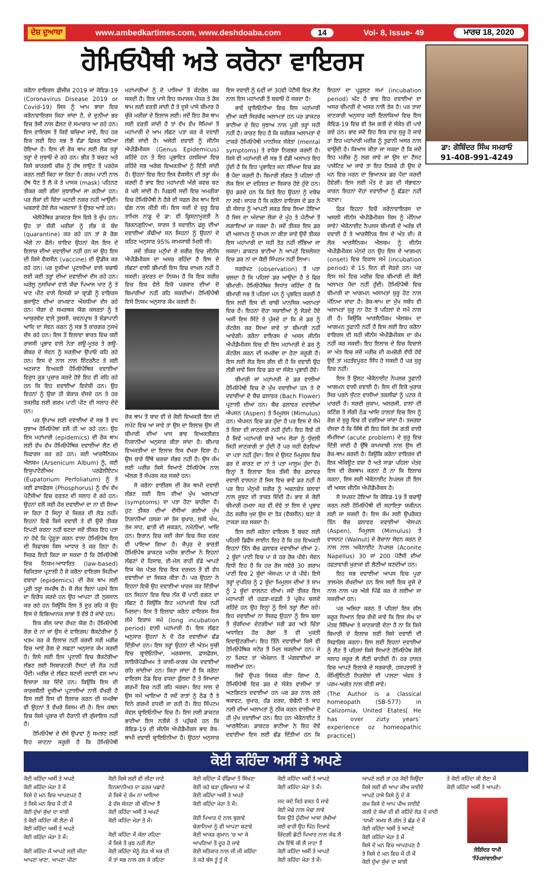ਦੇਸ਼ ਦੁਆਬਾ www.ambedkartimes.com, www.deshdoaba.com 14 Vol- 8, Issue- 49 ਮਾਰਚ 18, 2020
ਹੋਮਿਓਪੈਥੀ ਅਤੇ ਕਰੋਨਾ ਵਾਇਰਸ
ਕਰੋਨਾ ਵਾਇਰਸ ਡੀਜੀਜ਼ 2019 ਜਾਂ ਕੋਵਿਡ-19 (Coronavirus Disease 2019 or Covid-19) ਜਿਸ ਨੂੰ ਆਮ ਭਾਸ਼ਾ ਵਿਚ ਕਰੋਨਾਵਾਇਰਸ ਕਿਹਾ ਜਾਂਦਾ ਹੈ, ਦੇ ਦੁਨੀਆਂ ਭਰ ਵਿਚ ਤੇਜੀ ਨਾਲ ਫੈਲਣ ਦੇ ਸਮਾਚਾਰ ਆ ਰਹੇ ਹਨ। ਇਸ ਵਾਇਰਸ ਤੋਂ ਕਿਵੇਂ ਬਚਿਆ ਜਾਵੇ, ਇਹ ਹਰ ਇਕ ਲਈ ਇਹ ਸਭ ਤੋਂ ਵੱਡਾ ਫਿਕਰ ਬਣਿਆ ਹੋਇਆ ਹੈ। ਇਸ ਦੀ ਰੋਕ ਥਾਮ ਲਈ ਲੋਕ ਤਰ੍ਹਾਂ ਤਰ੍ਹਾਂ ਦੇ ਸੁਝਾਓ ਦੇ ਰਹੇ ਹਨ। ਭੀੜ ਤੋਂ ਬਚਣ ਅਤੇ ਕਿਸੇ ਬਾਹਰਲੀ ਚੀਜ਼ ਨੂੰ ਹੱਥ ਲਾਉਣ ਤੋਂ ਪਰਹੇਜ ਕਰਨ ਲਈ ਕਿਹਾ ਜਾ ਰਿਹਾ ਹੈ। ਗਰਮ ਪਾਣੀ ਨਾਲ ਹੱਥ ਧੋਣ ਤੋਂ ਲੈ ਕੇ ਤੇ ਮਾਸਕ (mask) ਪਹਿਨਣ ਤੀਕਰ ਕਈ ਗੱਲਾਂ ਸੁਝਾਈਆਂ ਜਾ ਰਹੀਆਂ ਹਨ। ਪਰ ਲੋਕਾਂ ਦੀ ਚਿੰਤਾ ਘਟਦੀ ਨਜ਼ਰ ਨਹੀਂ ਆਉਂਦੀ। ਘਬਰਾਏ ਹੋਏ ਲੋਕ ਅਰਦਾਸਾਂ ਤੇ ਉਤਰ ਆਏ ਹਨ।
ਐਲੋਪੈਥਿਕ ਡਾਕਟਰ ਇਸ ਵਿਸ਼ੇ ਤੇ ਚੁੱਪ ਹਨ। ਉਹ ਤਾਂ ਸ਼ੱਕੀ ਮਰੀਜ਼ਾਂ ਨੂੰ ਲੱਭ ਕੇ ਬੰਦ (quarantine) ਕਰ ਰਹੇ ਹਨ ਤਾਂ ਜੋ ਰੋਗ ਅੱਗੇ ਨਾ ਫੈਲੇ। ਸ਼ਾਇਦ ਉਹਨਾਂ ਕੋਲ ਇਸ ਦੇ ਇਲਾਜ਼ ਦੀਆਂ ਦਵਾਈਆਂ ਨਹੀਂ ਹਨ ਜਾਂ ਉਹ ਇਸ ਦੀ ਕਿਸੇ ਵੈਕਸੀਨ (vaccine) ਦੀ ਉਡੀਕ ਕਰ ਰਹੇ ਹਨ। ਪਰ ਦੂਜੀਆਂ ਪ੍ਰਣਾਲੀਆਂ ਵਾਲੇ ਬਚਾਓ ਲਈ ਕਈ ਤਰ੍ਹਾਂ ਦੀਆਂ ਦਵਾਈਆਂ ਦੱਸ ਰਹੇ ਹਨ। ਘਰੇਲੂ ਨੁਸਖਿਆਂ ਵਾਲੇ ਕੱਚਾ ਪਿਆਜ ਖਾਣ ਨੂੰ ਤੇ ਖਾਣ ਪੀਣ ਵਾਲੇ ਵਿਸਕੀ ਜਾਂ ਬ੍ਰਾਂਡੀ ਨੂੰ ਵਾਇਰਸ ਭਜਾਉਣ ਦੀਆਂ ਰਾਮਬਾਣ ਔਸ਼ਧੀਆਂ ਦੱਸ ਰਹੇ ਹਨ। ਯੋਗਾ ਦੇ ਸਮਰਥਕ ਯੋਗ ਕਸਰਤਾਂ ਨੂੰ ਤੇ ਆਯੁਰਵੇਦ ਵਾਲੇ ਤੁਲਸੀ, ਚਵਨਪ੍ਰਾਸ਼ ਤੇ ਸ਼ੰਡਾਪਾਣੀ ਆਦਿ ਦਾ ਸੇਵਨ ਕਰਨ ਨੂੰ ਸਭ ਤੋਂ ਕਾਰਗਰ ਨੁਸਖੇ ਦੱਸ ਰਹੇ ਹਨ। ਇਸ ਤੋਂ ਇਲਾਵਾ ਭਾਰਤ ਵਿਚ ਕਈ ਰਾਜਸੀ ਪ੍ਰਭਾਵ ਵਾਲੇ ਨੇਤਾ ਗਊ-ਮੂਤਰ ਤੇ ਗਊ-ਗੋਬਰ ਦੇ ਸੇਵਨ ਨੂੰ ਸਰਤੀਆ ਉਪਾਓ ਕਹਿ ਰਹੇ ਹਨ। ਇਸ ਦੇ ਨਾਲ ਨਾਲ ਇੰਟਰਨੈਟ ਤੇ ਕਈ ਅਣਜਾਣ ਵਿਅਕਤੀ ਹੋਮਿਓਪੈਥਿਕ ਦਵਾਈਆਂ ਵਿਰੁਧ ਕੂੜ ਪ੍ਰਚਾਰ ਕਰਦੇ ਹੋਏ ਇਹ ਵੀ ਕਹਿ ਰਹੇ ਹਨ ਕਿ ਇਹ ਦਵਾਈਆਂ ਵਿਦੇਸ਼ੀ ਹਨ। ਉਹ ਇਹਨਾਂ ਨੂੰ ਉਕਾ ਹੀ ਬੇਕਾਰ ਦੱਸਦੇ ਹਨ ਤੇ ਹਰ ਤਕਲੀਫ ਲਈ ਗਰਮ ਪਾਣੀ ਪੀਣ ਦੀ ਸਲਾਹ ਦੇਂਦੇ ਹਨ।
ਪਰ ਉਪਾਅ ਲਈ ਦਵਾਈਆਂ ਦੇ ਸਭ ਤੋਂ ਵਧ ਸੁਝਾਅ ਹੋਮਿਓਪੈਥਾਂ ਵਲੋਂ ਹੀ ਆ ਰਹੇ ਹਨ। ਉਹ ਇਸ ਮਹਾਂਮਾਰੀ (epidemics) ਦੀ ਰੋਕ ਥਾਮ ਲਈ ਵੱਖ ਵੱਖ ਹੋਮਿਓਪੈਥਿਕ ਦਵਾਈਆਂ ਲੈਣ ਦੀ ਸ਼ਿਫਾਰਸ ਕਰ ਰਹੇ ਹਨ। ਕਈ ਆਰਸੈਨਿਕਮ ਐਲਬਮ (Arsenicum Album) ਨੂੰ, ਕਈ ਇਯੂਪਾਟੋਰੀਅਮ ਪਰਫੋਲੀਏਟਮ (Eupatorium Perfoliatum) ਨੂੰ ਤੇ ਕਈ ਫਾਸਫੋਰਸ (Phosphorus) ਨੂੰ ਵੱਖ ਵੱਖ ਪੋਟੈਂਸੀਆਂ ਵਿਚ ਵਰਤਣ ਦੀ ਸਲਾਹ ਦੇ ਰਹੇ ਹਨ। ਉਹਨਾਂ ਵਲੋਂ ਕਈ ਹੋਰ ਦਵਾਈਆਂ ਦਾ ਨਾ ਵੀ ਲਿਆ ਜਾ ਰਿਹਾ ਹੈ ਜਿਨ੍ਹਾਂ ਦੇ ਜਿਕਰ ਦੀ ਲੋੜ ਨਹੀਂ। ਇਹਨਾਂ ਵਿਚੋਂ ਕਿਸੇ ਦਵਾਈ ਤੇ ਵੀ ਉਦੋਂ ਤੀਕਰ ਟਿਪਣੀ ਕਰਨਾ ਨਹੀਂ ਬਣਦਾ ਜਦੋਂ ਤੀਕਰ ਇਹ ਪਤਾ ਨਾ ਹੋਵੇ ਕਿ ਪ੍ਰੋੜ੍ਹਤਾ ਕਰਨ ਵਾਲਾ ਹੋਮਿਓਪੈਥ ਇਸ ਦੀ ਸ਼ਿਫਾਰਸ਼ ਕਿਸ ਆਧਾਰ ਤੇ ਕਰ ਰਿਹਾ ਹੈ। ਸਿਰਫ ਇਹੀ ਕਿਹਾ ਜਾ ਸਕਦਾ ਹੈ ਕਿ ਹੋਮਿਓਪੈਥੀ ਇਕ ਨਿਯਮ-ਆਧਾਰਿਤ (law-based) ਚਿਕਿਤਸਾ ਪ੍ਰਣਾਲੀ ਹੈ ਜੋ ਕਰੋਨਾ ਵਾਇਰਸ ਜਿਹੀਆਂ ਵਬਾਵਾਂ (epidemics) ਦੀ ਰੋਕ ਥਾਮ ਲਈ ਪੂਰੀ ਤਰ੍ਹਾਂ ਸਮਰੱਥ ਹੈ। ਜੋ ਲੋਕ ਬਿਨਾਂ ਪਰਖੇ ਇਸ ਦਾ ਵਿਰੋਧ ਕਰਦੇ ਹਨ ਉਹ ਆਪਣਾ ਹੀ ਨੁਕਸਾਨ ਕਰ ਰਹੇ ਹਨ ਕਿਉਂਕਿ ਇਸ ਤੋਂ ਦੂਰ ਰਹਿ ਕੇ ਉਹ ਇਸ ਦੇ ਵਿਗਿਆਨਕ ਲਾਭਾਂ ਤੋਂ ਵੰਝੇ ਹੋ ਜਾਂਦੇ ਹਨ।
ਇਕ ਗੱਲ ਯਾਦ ਰੱਖਣ ਯੋਗ ਹੈ। ਹੋਮਿਓਪੈਥੀ ਰੋਗ ਦੇ ਨਾਂ ਜਾਂ ਉਸ ਦੇ ਵਾਇਰਸ/ ਬੈਕਟੇਰੀਆ ਨੂੰ ਖਤਮ ਕਰ ਕੇ ਇਲਾਜ਼ ਨਹੀਂ ਕਰਦੀ ਸਗੋਂ ਮਰੀਜ਼ ਵਿਚ ਆਏ ਰੋਗ ਦੇ ਲਛਣਾਂ ਅਨੁਸਾਰ ਕੰਮ ਕਰਦੀ ਹੈ। ਇਸੇ ਲਈ ਇਸ ਪ੍ਰਣਾਲੀ ਵਿਚ ਬੈਕਟੇਰੀਆ ਲੱਭਣ ਲਈ ਲਿਬਾਰਟਰੀ ਟੈਸਟਾਂ ਦੀ ਲੋੜ ਨਹੀਂ ਪੈਂਦੀ। ਮਰੀਜ਼ ਦੇ ਲੱਛਣ ਬਣਦੀ ਦਵਾਈ ਵਲ ਆਪ ਇਸ਼ਾਰਾ ਕਰ ਦਿੰਦੇ ਹਨ। ਕਿਉਂਕਿ ਇਸ ਦੀ ਕਾਰਜਸ਼ੈਲੀ ਦੂਜੀਆਂ ਪ੍ਰਣਾਲੀਆਂ ਨਾਲੋਂ ਵੱਖਰੀ ਹੈ ਇਸ ਲਈ ਇਸ ਦੀ ਇਲਾਜ਼ ਕਰਨ ਦੀ ਸਮਰੱਥਾ ਵੀ ਉਹਨਾਂ ਤੋਂ ਵੱਖਰੇ ਕਿਸਮ ਦੀ ਹੈ। ਇਸ ਕਥਨ ਵਿਚ ਕਿਸੇ ਪ੍ਰਕਾਰ ਦੀ ਹੈਰਾਨੀ ਦੀ ਗੁੰਜਾਇਸ ਨਹੀਂ ਹੈ।
ਹੋਮਿਓਪੈਥਾਂ ਦੇ ਦੱਸੇ ਉਪਾਵਾਂ ਨੂੰ ਸਮਝਣ ਲਈ ਇਹ ਜਾਣਨਾ ਜਰੂਰੀ ਹੈ ਕਿ ਹੋਮਿਓਪੈਥੀ ਮਹਾਂਮਾਰੀਆਂ ਨੂੰ ਦੋ ਪਾਸਿਆਂ ਤੋਂ ਕੰਟਰੋਲ ਕਰ ਸਕਦੀ ਹੈ। ਇਕ ਪਾਸੇ ਇਹ ਸਮਾਜਕ ਪੱਧਰ ਤੇ ਰੋਕ ਥਾਮ ਲਈ ਵਰਤੀ ਜਾਂਦੀ ਹੈ ਤੇ ਦੂਜੇ ਪਾਸੇ ਬੀਮਾਰ ਹੋ ਚੁੱਕੇ ਮਰੀਜ਼ਾਂ ਦੇ ਇਲਾਜ ਲਈ। ਜਦੋਂ ਇਹ ਰੋਕ ਥਾਮ ਲਈ ਵਰਤੀ ਜਾਂਦੀ ਹੈ ਤਾਂ ਵੱਖ ਵੱਖ ਸੋਮਿਆਂ ਤੋਂ ਮਹਾਂਮਾਰੀ ਦੇ ਆਮ ਲੱਛਣ ਪਤਾ ਕਰ ਕੇ ਦਵਾਈ ਲੱਭੀ ਜਾਂਦੀ ਹੈ। ਅਜੇਹੀ ਦਵਾਈ ਨੂੰ ਜੀਨੱਸ ਐਪੀਡੈਮੀਕਸ (Genus Epidemicus) ਕਹਿੰਦੇ ਹਨ ਤੇ ਇਹ ਪ੍ਰਭਾਵਿਤ ਹਲਕਿਆਂ ਵਿਚ ਰਹਿੰਦੇ ਸਭ ਅਰੋਗ ਵਿਅਕਤੀਆਂ ਨੂੰ ਦਿੱਤੀ ਜਾਂਦੀ ਹੈ। ਉਹਨਾਂ ਵਿਚ ਇਹ ਇਕ ਵੈਕਸੀਨ ਦੀ ਤਰ੍ਹਾਂ ਕੰਮ ਕਰਦੀ ਹੈ ਭਾਵ ਇਹ ਮਹਾਂਮਾਰੀ ਅੱਗੇ ਕਵਚ ਬਣ ਕੇ ਖਲੋ ਜਾਂਦੀ ਹੈ। ਪਿਛਲੀ ਸਦੀ ਵਿਚ ਅਮਰੀਕਾ ਵਿਚ ਹੋਮਿਓਪੈਥੀ ਨੇ ਹੈਜ਼ੇ ਦੀ ਸਫਲ ਰੋਕ ਥਾਮ ਇਸੇ ਢੰਗ ਨਾਲ ਕੀਤੀ ਸੀ। ਇਸ ਸਦੀ ਦੇ ਸ਼ੁਰੂ ਵਿਚ ਤਾਮਿਲ ਨਾਡੂ ਦੇ ਡਾ: ਵੀ ਕ੍ਰਿਸ਼ਨਾਮੂਰਤੀ ਨੇ ਚਿਕਨਗੁਨਿਆ, ਸਾਰਸ ਤੇ ਸਵਾਈਨ ਫਲੂ ਦੀਆਂ ਦਵਾਈਆਂ ਕੱਢੀਆਂ ਸਨ ਜਿਹਨਾਂ ਨੂੰ ਉਹਨਾਂ ਦੇ ਕਹਿਣ ਅਨੁਸਾਰ 95% ਕਾਮਯਾਬੀ ਮਿਲੀ ਸੀ।
ਜਦੋਂ ਤੀਕਰ ਮਨੁੱਖਾਂ ਦੇ ਸ਼ਰੀਰ ਵਿਚ ਜੀਨੱਸ ਐਪੀਡੈਮੀਕਸ ਦਾ ਅਸਰ ਰਹਿੰਦਾ ਹੈ ਇਸ ਦੇ ਲੱਛਣਾਂ ਵਾਲੀ ਬੀਮਾਰੀ ਇਸ ਵਿਚ ਦਾਖਲ ਨਹੀਂ ਹੋ ਸਕਦੀ। ਕੁਦਰਤ ਦਾ ਨਿਯਮ ਹੈ ਕਿ ਇਕ ਸ਼ਰੀਰ ਵਿਚ ਇਕ ਵੇਲੇ ਇਕੋ ਪਰਕਾਰ ਦੀਆਂ ਦੋ ਬਿਮਾਰੀਆਂ ਨਹੀਂ ਰਹਿ ਸਕਦੀਆਂ। ਹੋਮਿਓਪੈਥੀ ਇਸੇ ਨਿਯਮ ਅਨੁਸਾਰ ਕੰਮ ਕਰਦੀ ਹੈ।
ਰੋਕ ਥਾਮ ਤੋਂ ਬਾਦ ਵੀ ਜੇ ਕੋਈ ਵਿਅਕਤੀ ਇਸ ਦੀ ਲਪੇਟ ਵਿਚ ਆ ਜਾਵੇ ਤਾਂ ਉਸ ਦਾ ਇਲਾਜ਼ ਉਸ ਦੀ ਬੀਮਾਰੀ ਦੀਆਂ ਖਾਸ ਭਾਵ ਵਿਅਕਤੀਗਤ ਨਿਸ਼ਾਨੀਆਂ ਅਨੁਸਾਰ ਕੀਤਾ ਜਾਂਦਾ ਹੈ। ਬੀਮਾਰ ਵਿਅਕਤੀਆਂ ਦਾ ਇਲਾਜ ਇਕ ਵੱਖਰਾ ਵਿਸ਼ਾ ਹੈ। ਉਸ ਬਾਰੇ ਇੱਥੇ ਚਰਚਾ ਸੰਭਵ ਨਹੀਂ ਹੈ। ਉਸ ਕੰਮ ਲਈ ਮਰੀਜ਼ ਕਿਸੇ ਸਿਆਣੇ ਹੋਮਿਓਪੈਥ ਨਾਲ ਅੱਲਗ ਤੋਂ ਸੰਪਰਕ ਕਰ ਸਕਦੇ ਹਨ।
ਸੋ ਕਰੋਨਾ ਵਾਈਰਸ ਦੀ ਰੋਕ ਥਾਮੀ ਦਵਾਈ ਲੱਭਣ ਲਈ ਇਸ ਦੀਆਂ ਮੁੱਖ ਅਲਾਮਤਾਂ (symptoms) ਦਾ ਪਤਾ ਹੋਣਾ ਚਾਹੀਦਾ ਹੈ। ਹੁਣ ਤੀਕਰ ਦੀਆਂ ਦੱਸੀਆਂ ਗਈਆਂ ਮੁੱਖ ਨਿਸ਼ਾਨੀਆਂ ਹਲਕਾ ਜਾਂ ਤੇਜ ਬੁਖਾਰ, ਸੁਕੀ ਖੰਘ, ਤੇਜ ਸਾਹ, ਛਾਤੀ ਦੀ ਜਕੜਨ, ਨਮੋਨੀਆਂ, ਆਦਿ ਹਨ। ਇਰਾਨ ਵਿਚ ਕਈ ਕੇਸਾਂ ਵਿਚ ਸਿਰ ਦਰਦ ਵੀ ਪਾਇਆ ਗਿਆ ਹੈ। ਜੈਪੁਰ ਦੇ ਭਾਰਤੀ ਹੋਮਿਓਪੈਥ ਡਾਕਟਰ ਮਨੀਸ਼ ਭਾਟੀਆ ਨੇ ਇਹਨਾਂ ਲੱਛਣਾਂ ਦੇ ਹਿਸਾਬ, ਈ-ਮੇਲ ਰਾਹੀਂ ਵੰਡੇ ਆਪਣੇ ਇਕ ਖੋਜ ਪੱਤਰ ਵਿਚ ਇਕ ਦਰਜਨ ਤੋਂ ਵੀ ਵੱਧ ਦਵਾਈਆਂ ਦਾ ਜਿਕਰ ਕੀਤਾ ਹੈ। ਪਰ ਉਹਨਾ ਨੇ ਇਹਨਾਂ ਵਿਚੋਂ ਉਹ ਦਵਾਈਆਂ ਖਾਰਜ ਕਰ ਦਿੱਤੀਆਂ ਹਨ ਜਿਹਨਾਂ ਵਿਚ ਵਿਚ ਨੱਕ ਚੋਂ ਪਾਣੀ ਵਗਣ ਦਾ ਲੱਛਣ ਹੈ ਕਿਉਂਕਿ ਇਹ ਮਹਾਂਮਾਰੀ ਵਿਚ ਨਹੀਂ ਮਿਲਦਾ। ਇਸ ਤੋਂ ਇਲਾਵਾ ਕਰੋਨਾ ਵਾਇਰਸ ਇਕ ਲੰਮੇ ਵਿਕਾਸ ਸਮੇਂ (long incubation period) ਵਾਲੀ ਮਹਾਂਮਾਰੀ ਹੈ। ਇਸ ਲੱਛਣ ਅਨੁਸਾਰ ਉਹਨਾਂ ਨੇ ਦੋ ਹੋਰ ਦਵਾਈਆਂ ਛੱਡ ਦਿੱਤੀਆਂ ਹਨ। ਇਸ ਤਰ੍ਹਾਂ ਉਹਨਾਂ ਦੀ ਅੰਤਮ ਸੂਚੀ ਵਿਚ ਬ੍ਰਾਏਓਨੀਆ, ਮਰਕਸਾਲ, ਫਾਸਫੋਰਸ, ਲਾਇਕੋਪੋਡੀਅਮ ਤੇ ਕਾਲੀ-ਕਾਰਬ ਪੰਜ ਦਵਾਈਆਂ ਰਹਿ ਜਾਂਦੀਆਂ ਹਨ। ਕਿਹਾ ਜਾਂਦਾ ਹੈ ਕਿ ਕਰੋਨਾ ਵਾਇਰਸ ਠੰਡ ਵਿਚ ਵਧਦਾ ਫੁੱਲਦਾ ਹੈ ਤੇ ਜਿਆਦਾ ਗਰਮੀ ਵਿਚ ਨਹੀਂ ਰਹਿ ਸਕਦਾ। ਇਹ ਸਾਲ ਦੇ ਉਸ ਸਮੇਂ ਆਇਆ ਹੈ ਜਦੋਂ ਰਾਤਾਂ ਨੂੰ ਠੰਡ ਹੈ ਤੇ ਦਿਨੇ ਗਰਮੀ ਵਧਦੀ ਜਾ ਰਹੀ ਹੈ। ਇਹ ਸਿੰਪਟਮ ਕੇਵਲ ਬ੍ਰਾਇਓਨੀਆ ਵਿਚ ਹੈ। ਇਸ ਲਈ ਡਾਕਟਰ ਭਾਟੀਆ ਇਸ ਨਤੀਜੇ ਤੇ ਪਹੁੰਚਦੇ ਹਨ ਕਿ ਕੋਵਿਡ-19 ਦੀ ਜੀਨੱਸ ਐਪੀਡੈਮੀਕਸ ਭਾਵ ਰੋਕ-ਥਾਮੀ ਦਵਾਈ ਬ੍ਰਾਇਓਨੀਆ ਹੈ। ਉਹਨਾਂ ਅਨੁਸਾਰ ਇਸ ਦਵਾਈ ਨੂੰ 6ਵੀਂ ਜਾਂ 30ਵੀ ਪੋਟੈਂਸੀ ਵਿਚ ਲੈਣ ਨਾਲ ਇਸ ਮਹਾਂਮਾਰੀ ਤੋਂ ਬਚਾਓ ਹੋ ਸਕਦਾ ਹੈ।
ਭਾਵੇਂ ਬ੍ਰਾਇਓਨੀਆ ਵਿਚ ਇਸ ਮਹਾਂਮਾਰੀ ਦੀਆਂ ਕਈ ਸਿਰਕੱਢ ਅਲਾਮਤਾਂ ਹਨ ਪਰ ਡਾਕਟਰ ਭਾਟੀਆ ਦੇ ਇਹ ਸੁਝਾਅ ਨਾਲ ਪੂਰੀ ਤਰ੍ਹਾਂ ਸਹੀ ਨਹੀਂ ਹੈ। ਕਾਰਣ ਇਹ ਹੈ ਕਿ ਸ਼ਰੀਰਕ ਅਲਾਮਤਾਂ ਦੇ ਟਾਕਰੇ ਹੋਮਿਓਪੈਥੀ ਮਾਨਸਿਕ ਸੰਕੇਤਾਂ (mental symptoms) ਤੇ ਵਧੇਰਾ ਨਿਰਭਰ ਕਰਦੀ ਹੈ। ਕਿਸੇ ਵੀ ਮਹਾਂਮਾਰੀ ਦੀ ਸਭ ਤੋਂ ਵੱਡੀ ਅਲਾਮਤ ਇਹ ਹੁੰਦੀ ਹੈ ਕਿ ਇਹ ਪ੍ਰਭਾਵਿਤ ਜਨ ਸੰਖਿਆ ਵਿਚ ਡਰ ਭੈ ਪੈਦਾ ਕਰਦੀ ਹੈ। ਬਿਮਾਰੀ ਲੱਗਣ ਤੋਂ ਪਹਿਲਾਂ ਹੀ ਲੋਕ ਇਸ ਦਾ ਦਹਿਸ਼ਤ ਦਾ ਸ਼ਿਕਾਰ ਹੋਏ ਹੁੰਦੇ ਹਨ। ਉਹ ਡਰਦੇ ਹਨ ਕਿ ਕਿਤੇ ਇਹ ਉਹਨਾਂ ਨੂੰ ਦਬੋਚ ਨਾ ਲਵੇ। ਜਾਹਰ ਹੈ ਕਿ ਕਰੋਨਾ ਵਾਇਰਸ ਦੇ ਡਰ ਨੇ ਵੀ ਸੰਸਾਰ ਨੂੰ ਆਪਣੀ ਜਕੜ ਵਿਚ ਲਿਆ ਹੋਇਆ ਹੈ ਜਿਸ ਦਾ ਅੰਦਾਜ਼ਾ ਲੋਕਾਂ ਦੇ ਮੂੰਹ ਤੇ ਪੱਟੀਆਂ ਤੋਂ ਲਗਾਇਆਂ ਜਾ ਸਕਦਾ ਹੈ। ਜਦੋਂ ਤੀਕਰ ਇਸ ਡਰ ਦੀ ਅਲਾਮਤ ਨੂੰ ਸ਼ਾਮਲ ਨਾ ਕੀਤਾ ਜਾਵੇ ਉਦੋਂ ਤੀਕਰ ਇਸ ਮਹਾਂਮਾਰੀ ਦਾ ਸਹੀ ਤੋੜ ਨਹੀਂ ਲੱਭਿਆ ਜਾ ਸਕਦਾ। ਡਾਕਟਰ ਭਾਟੀਆ ਨੇ ਆਪਣੇ ਵਿਸ਼ਲੇਸ਼ਣ ਵਿਚ ਡਰ ਨਾਂ ਦਾ ਕੋਈ ਸਿੰਪਟਮ ਨਹੀਂ ਲਿਆ।
ਸਰਵੇਖਣ (observation) ਤੋਂ ਪਤਾ ਚਲਦਾ ਹੈ ਕਿ ਪਹਿਲਾਂ ਡਰ ਆਉਂਦਾ ਹੈ ਤੇ ਫਿਰ ਬੀਮਾਰੀ। ਹੋਮਿਓਪੈਥਿਕ ਸਿਧਾਂਤ ਕਹਿੰਦਾ ਹੈ ਕਿ ਬੀਮਾਰੀ ਸਭ ਤੋਂ ਪਹਿਲਾਂ ਮਨ ਨੂੰ ਪ੍ਰਭਵਿਤ ਕਰਦੀ ਹੈ ਇਸ ਲਈ ਇਸ ਦੀ ਚਾਬੀ ਮਾਨਸਿਕ ਅਲਾਮਤਾਂ ਵਿਚ ਹੈ। ਇਹਨਾਂ ਦੋਹਾ ਸਚਾਈਆਂ ਨੂੰ ਜੋੜਦੇ ਹੋਏ ਅਸੀਂ ਇਸ ਸਿੱਟੇ ਤੇ ਪੁੱਜਦੇ ਹਾਂ ਕਿ ਜੇ ਡਰ ਨੂੰ ਕੰਟਰੋਲ ਕਰ ਲਿਆ ਜਾਵੇ ਤਾਂ ਬੀਮਾਰੀ ਨਹੀਂ ਆਵੇਗੀ। ਕਰੋਨਾ ਵਾਇਰਸ ਦੇ ਅਸਲ ਜੀਨੱਸ ਐਪੀਡੈਮੀਕਸ ਵਿਚ ਵੀ ਇਸ ਮਹਾਂਮਾਰੀ ਦੇ ਡਰ ਨੂੰ ਕੰਟਰੋਲ ਕਰਨ ਦੀ ਸਮਰੱਥਾ ਦਾ ਹੋਣਾ ਜਰੂਰੀ ਹੈ। ਇਸ ਲਈ ਲੋੜ ਇਸ ਗੱਲ ਦੀ ਹੈ ਕਿ ਦਵਾਈ ਉਹ ਲੱਭੀ ਜਾਵੇ ਜਿਸ ਵਿਚ ਡਰ ਦਾ ਸੰਕੇਤ ਪ੍ਰਭਾਵੀ ਹੋਵੇ।
ਬੀਮਾਰੀ ਜਾਂ ਮਹਾਂਮਾਰੀ ਦੇ ਡਰ ਵਾਲੀਆਂ ਹੋਮਿਓਪੈਥੀ ਵਿਚ ਦੋ ਮੁੱਖ ਦਵਾਈਆਂ ਹਨ ਤੇ ਦੋ ਦਵਾਈਆਂ ਦੋ ਬੈਚ ਫਲਾਵਰ (Bach Flower) ਪ੍ਰਣਾਲੀ ਦੀਆਂ ਹਨ। ਬੈਚ ਫਲਾਵਰ ਦਵਾਈਆਂ ਐਪਸਨ (Aspen) ਤੇ ਮਿਮੂਲਸ (Mimulus) ਹਨ। ਐਪਸਨ ਵਿਚ ਡਰ ਹੁੰਦਾ ਹੈ ਪਰ ਇਸ ਦੇ ਸੋਮੇ ਤੇ ਦਿਸ਼ਾ ਦੀ ਜਾਣਕਾਰੀ ਨਹੀਂ ਹੁੰਦੀ। ਇਹ ਇਵੇਂ ਹੀ ਹੈ ਜਿਵੇਂ ਮਹਾਂਮਾਰੀ ਬਾਰੇ ਆਮ ਲੋਕਾਂ ਨੂੰ ਧੁੰਦਲੀ ਜਿਹੀ ਜਾਣਕਾਰੀ ਤਾਂ ਹੁੰਦੀ ਹੈ ਪਰ ਸਹੀ ਵੇਰਵਿਆਂ ਦਾ ਪਤਾ ਨਹੀਂ ਹੁੰਦਾ। ਇਸ ਦੇ ਉਲਟ ਮਿਮੂਲਸ ਵਿਚ ਡਰ ਦੇ ਕਾਰਣ ਦਾ ਨਾਂ ਤੇ ਪਤਾ ਮਾਲੂਮ ਹੁੰਦਾ ਹੈ। ਇਨ੍ਹਾਂ ਤੋਂ ਇਲਾਵਾ ਇਕ ਤੀਜੀ ਬੈਚ ਫਲਾਵਰ ਦਵਾਈ ਵਾਲਨਟ ਹੈ ਜਿਸ ਵਿਚ ਭਾਵੇਂ ਡਰ ਨਹੀਂ ਹੈ ਪਰ ਇਹ ਮੱਨੁਖੀ ਸ਼ਰੀਰ ਨੂੰ ਅਚਨਚੇਤ ਬਲਾਵਾਂ ਨਾਲ ਜੂਝਣ ਦੀ ਤਾਕਤ ਦਿੰਦੀ ਹੈ। ਭਾਵ ਜੇ ਕੋਈ ਬੀਮਾਰੀ ਹਮਲਾ ਕਰ ਵੀ ਦੇਵੇ ਤਾਂ ਇਸ ਦੇ ਪ੍ਰਭਾਵ ਹੇਠ ਸ਼ਰੀਰ ਖੁਦ ਉਸ ਦਾ ਤੋੜ (ਵੈਕਸੀਨ) ਬਣਾ ਕੇ ਟਾਕਰਾ ਕਰ ਸਕਦਾ ਹੈ।
ਇਸ ਲਈ ਕਰੋਨਾ ਵਾਇਰਸ ਤੋਂ ਬਚਣ ਲਈ ਪਹਿਲੀ ਡਿਫੈਂਸ ਲਾਈਨ ਇਹ ਹੈ ਕਿ ਹਰ ਵਿਅਕਤੀ ਇਹਨਾਂ ਤਿੰਨ ਬੈਚ ਫਲਾਵਰ ਦਵਾਈਆਂ ਦੀਆਂ 2-2 ਬੂੰਦਾਂ ਪਾਣੀ ਵਿਚ ਪਾ ਕੇ ਹਰ ਰੋਜ਼ ਪੀਵੇ। ਸੇਵਨ ਵਿਧੀ ਇਹ ਹੈ ਕਿ ਹਰ ਰੋਜ ਸਵੇਰੇ 30 ਗਰਾਮ ਪਾਣੀ ਵਿਚ 2 ਬੂੰਦਾਂ ਐਸਪਨ ਪਾ ਕੇ ਪੀਵੇ। ਇਸੇ ਤਰ੍ਹਾਂ ਦੁਪਹਿਰ ਨੂੰ 2 ਬੂੰਦਾ ਮਿਮੂਲਸ ਦੀਆਂ ਤੇ ਸ਼ਾਮ ਨੂੰ 2 ਬੂੰਦਾਂ ਵਾਲਨਟ ਦੀਆਂ। ਜਦੋਂ ਤੀਕਰ ਇਸ ਮਹਾਮਾਰੀ ਦੀ ਹਫੜਾ-ਦਫੜੀ ਤੇ ਪ੍ਰਕੋਪ ਚਲਦੇ ਰਹਿੰਦੇ ਹਨ ਉਹ ਇਨ੍ਹਾਂ ਨੂੰ ਇਸੇ ਤਰ੍ਹਾਂ ਲੈਂਦਾ ਰਹੇ। ਇਹ ਦਵਾਈਆਂ ਨਾ ਸਿਰਫ ਉਹਨਾਂ ਨੂੰ ਇਸ ਬਲਾ ਤੋਂ ਸੁੱਰਖਿਆ ਦੇਣਗੀਆਂ ਸਗੋਂ ਡਰ ਅਤੇ ਚਿੰਤਾ ਅਧਾਰਿਤ ਹੋਰ ਰੋਗਾਂ ਤੋਂ ਵੀ ਮੁਕਤੀ ਦਿਵਾਉਣਗੀਆਂ। ਇਹ ਤਿੰਨੇ ਦਵਾਈਆਂ ਕਿਸੇ ਵੀ ਹੋਮਿਓਪੈਥਿਕ ਸਟੋਰ ਤੋਂ ਮਿਲ ਸਕਦੀਆਂ ਹਨ। ਜੇ ਨਾ ਮਿਲਣ ਤਾਂ ਐਮੇਜ਼ਾਨ ਤੋਂ ਮੰਗਵਾਈਆਂ ਜਾ ਸਕਦੀਆਂ ਹਨ।
ਜਿਵੇਂ ਉਪਰ ਜਿਕਰ ਕੀਤਾ ਗਿਆ ਹੈ, ਹੋਮਿਓਪੈਥੀ ਵਿਚ ਡਰ ਦੇ ਸੰਕੇਤ ਵਾਲੀਆਂ ਤਾਂ ਅਣਗਿਣਤ ਦਵਾਈਆਂ ਹਨ ਪਰ ਡਰ ਨਾਲ ਰਲੇ ਥਕਾਵਟ, ਬੁਖਾਰ, ਹੱਡ ਦਰਦ, ਬੇਚੈਨੀ ਤੇ ਸਾਹ ਨਲੀ ਦੀਆਂ ਅਲਾਮਤਾਂ ਨੂੰ ਠੀਕ ਕਰਨ ਵਾਲੀਆਂ ਦੋ ਹੀ ਮੁੱਖ ਦਵਾਈਆਂ ਹਨ। ਇਹ ਹਨ ਐਕੋਨਾਈਟ ਤੇ ਆਰਸੈਨਿਕ। ਡਾਕਟਰ ਭਾਟੀਆ ਨੇ ਇਹ ਦੋਵੇਂ ਦਵਾਈਆ ਇਸ ਲਈ ਛੱਡ ਦਿੱਤੀਆਂ ਹਨ ਕਿ ਇਹਨਾਂ ਦਾ ਪ੍ਰਫੁਲਣ ਸਮਾਂ (incubation period) ਘੱਟ ਹੈ ਭਾਵ ਇਹ ਦਵਾਈਆਂ ਦਾ ਅਸਰ ਬੀਮਾਰੀ ਦੇ ਅਸਰ ਨਾਲੋਂ ਤੇਜ ਹੈ। ਪਰ ਤਾਜਾ ਜਾਣਕਾਰੀ ਅਨੁਸਾਰ ਕਈ ਇਲਾਕਿਆਂ ਵਿਚ ਇਸ ਕੋਵਿਡ-19 ਵਿਚ ਵੀ ਤੇਜ ਗਤੀ ਦੇ ਸੰਕੇਤ ਵੀ ਪਾਏ ਗਏ ਹਨ। ਭਾਵ ਜਦੋਂ ਇਹ ਇਕ ਵਾਰ ਸ਼ੁਰੂ ਹੋ ਜਾਵੇ ਤਾਂ ਇਹ ਮਹਾਂਮਾਰੀ ਮਰੀਜ਼ ਨੂੰ ਤੂਫਾਨੀ ਅਸਰ ਨਾਲ ਢਾਉਂਦੀ ਹੈ। ਕਿਆਸ ਕੀਤਾ ਜਾ ਸਕਦਾ ਹੈ ਕਿ ਜਦੋਂ ਇਹ ਮਰੀਜ਼ ਨੂੰ ਲਗ ਜਾਵੇ ਜਾਂ ਉਸ ਦਾ ਟੈਸਟ ਪਾਜੇਟਿਵ ਆ ਜਾਵੇ ਤਾਂ ਇਹ ਨਿਸ਼ਚੇ ਹੀ ਉਸ ਦੇ ਮਨ ਵਿਚ ਮਰਨ ਦਾ ਭਿਆਨਕ ਡਰ ਪੈਦਾ ਕਰਦੀ ਹੋਵੇਗੀ। ਇਸ ਲਈ ਮੌਤ ਦੇ ਡਰ ਦੀ ਸੰਭਾਵਨਾ ਕਾਰਨ ਇਹਨਾਂ ਦੋਹਾਂ ਦਵਾਈਆਂ ਨੂੰ ਛੱਡਣਾ ਨਹੀਂ ਬਣਦਾ।
ਫਿਰ ਇਹਨਾ ਵਿਚੋਂ ਕਰੋਨਾਵਾਇਰਸ ਦਾ ਅਸਲੀ ਜੀਨੱਸ ਐਪੀਡੈਮੀਕਸ ਕਿਸ ਨੂੰ ਮੰਨਿਆ ਜਾਵੇ? ਐਕੋਨਾਈਟ ਨੈਪਲਸ ਬੀਮਾਰੀ ਦੇ ਅਰੰਭ ਦੀ ਦਵਾਈ ਹੈ ਤੇ ਆਰਸੈਨਿਕ ਇਸ ਦੇ ਅੰਤ ਦੀ। ਜੋ ਲੋਕ ਆਰਸੈਨਿਕਮ ਐਲਬਮ ਨੂੰ ਜੀਨੱਸ ਐਪੀਡੈਮੀਕਸ ਮੰਨਦੇ ਹਨ ਉਹ ਇਸ ਦੇ ਆਗਮਨ (onset) ਵਿਚ ਵਿਕਾਸ ਸਮੇਂ (incubation period) ਦੇ 15 ਦਿਨ ਵੀ ਜੋੜਦੇ ਹਨ। ਪਰ ਇਸ ਸਮੇਂ ਵਿਚ ਮਰੀਜ਼ ਵਿਚ ਬੀਮਾਰੀ ਦੀ ਕੋਈ ਅਲਾਮਤ ਪੈਦਾ ਨਹੀਂ ਹੁੰਦੀ। ਹੋਮਿਓਪੈਥੀ ਵਿਚ ਬੀਮਾਰੀ ਦਾ ਆਗਮਨ ਅਲਾਮਤਾਂ ਸ਼ੁਰੂ ਹੋਣ ਨਾਲ ਮੰਨਿਆ ਜਾਂਦਾ ਹੈ। ਰੋਕ-ਥਾਮ ਦਾ ਮੁੱਖ ਸਬੰਧ ਵੀ ਅਲਾਮਤਾਂ ਸ਼ੁਰੂ ਨਾ ਹੋਣ ਤੋਂ ਪਹਿਲਾਂ ਦੇ ਸਮੇਂ ਨਾਲ ਹੀ ਹੈ। ਕਿਉਂਕਿ ਆਰਸੈਨੀਕਮ ਐਲਬਮ ਦਾ ਆਗਮਨ ਤੂਫਾਨੀ ਨਹੀਂ ਹੈ ਇਸ ਲਈ ਇਹ ਕਰੋਨਾ ਵਾਇਰਸ ਦੀ ਸਹੀ ਜੀਨੱਸ ਐਪੀਡੈਮੀਕਸ ਦਾ ਕੰਮ ਨਹੀਂ ਕਰ ਸਕਦੀ। ਇਹ ਇਲਾਜ਼ ਦੇ ਵਿਚ ਵਿਚਾਲੇ ਜਾ ਅੰਤ ਵਿਚ ਜਦੋਂ ਮਰੀਜ਼ ਦੀ ਕਮਜ਼ੋਰੀ ਵੱਧੀ ਹੋਵੇ ਉਦੋਂ ਤਾਂ ਮਹਤੱਵਪੂਰਣ ਸਿੱਧ ਹੋ ਸਕਦੀ ਹੈ ਪਰ ਸ਼ੁਰੂ ਵਿਚ ਨਹੀਂ।
ਇਸ ਤੋਂ ਉਲਟ ਐਕੋਨਾਈਟ ਨੇਪਲਜ਼ ਤੂਫਾਨੀ ਆਗਮਨ ਵਾਲੀ ਦਵਾਈ ਹੈ। ਇਸ ਦੀ ਇਕੋ ਖੁਰਾਕ ਸਿਰ ਪਰਨੇ ਸੁੱਟਣ ਵਾਲੀਆਂ ਤਕਲੀਫਾਂ ਨੂੰ ਪਟਕ ਕੇ ਮਾਰਦੀ ਹੈ। ਸਰਦੀ ਜੁਕਾਮ, ਅਲਰਜੀ, ਵਾਲਾਂ ਦੀ ਕਟਿੰਗ ਤੋਂ ਲੱਗੀ ਠੰਡ ਆਦਿ ਹਾਲਤਾਂ ਵਿਚ ਇਸ ਨੂੰ ਰੋਗ ਦੇ ਸ਼ੁਰੂ ਵਿਚ ਹੀ ਵਰਤਿਆ ਜਾਂਦਾ ਹੈ। ਤਜਰਬਾ ਦੱਸਦਾ ਹੈ ਕਿ ਜਿੱਥੇ ਵੀ ਇਹ ਕਿਸੇ ਤੇਜ ਗਤੀ ਵਾਲੀ ਸੱਮਸਿਆ (acute problem) ਦੇ ਸ਼ੁਰੂ ਵਿਚ ਦਿੱਤੀ ਜਾਂਦੀ ਹੈ ਉੱਥੇ ਕਾਮਯਾਬੀ ਨਾਲ ਉਸ ਦੀ ਰੋਕ-ਥਾਮ ਕਰਦੀ ਹੈ। ਕਿਉਂਕਿ ਕਰੋਨਾ ਵਾਇਰਸ ਵੀ ਇਕ ਐਕਿਊਟ ਵਬਾ ਹੈ ਅਤੇ ਸਾਡਾ ਪਹਿਲਾ ਮੰਤਵ ਇਸ ਦੀ ਰੋਕਥਾਮ ਕਰਨਾ ਹੈ ਨਾ ਕਿ ਇਲਾਜ਼ ਕਰਨਾ, ਇਸ ਲਈ ਐਕੋਨਾਈਟ ਨੇਪਲਜ਼ ਹੀ ਇਸ ਦੀ ਅਸਲ ਜੀਨੱਸ ਐਪੀਡੈਮੀਕਸ ਹੈ।
ਸੋ ਸਪਸ਼ਟ ਹੋਇਆ ਕਿ ਕੋਵਿਡ-19 ਤੋਂ ਬਚਾਉ ਕਰਨ ਲਈ ਹੋਮਿਓਪੈਥੀ ਦੀ ਸਹਾਇਤਾ ਯਕੀਨਨ ਲਈ ਜਾ ਸਕਦੀ ਹੈ। ਇਸ ਕੰਮ ਲਈ ਉਪਰੋਕਤ ਤਿੰਨ ਬੈਚ ਫਲਾਵਰ ਦਵਾਈਆਂ ਐਸਪਨ (Aspen), ਮਿਮੂਲਸ (Mimulus) ਤੇ ਵਾਲਨਟ (Walnut) ਦੇ ਰੋਜ਼ਾਨਾ ਸੇਵਨ ਕਰਨ ਦੇ ਨਾਲ ਨਾਲ ਅਕੋਨਾਈਟ ਨੇਪਲਜ਼ (Aconite Napellus) 30 ਜਾਂ 200 ਪੋਟੈਂਸੀ ਦੀਆਂ ਹਫਤਾਵਾਰੀ ਖੁਰਾਕਾਂ ਵੀ ਲੈਣੀਆਂ ਬਣਦੀਆਂ ਹਨ।
ਇਹ ਸਭ ਦਵਾਈਆਂ ਆਪਸ ਵਿਚ ਪੂਰਾ ਤਾਲਮੇਲ ਰੱਖਦੀਆਂ ਹਨ ਇਸ ਲਈ ਇਕ ਦੂਜੇ ਦੇ ਨਾਲ ਨਾਲ ਪਰ ਅੱਗੇ ਪਿੱਛੇ ਕਰ ਕੇ ਲਈਆਂ ਜਾ ਸਕਦੀਆਂ ਹਨ।
ਪਰ ਅਜਿਹਾ ਕਰਨ ਤੋਂ ਪਹਿਲਾਂ ਇਕ ਗੱਲ ਜਰੂਰ ਧਿਆਨ ਵਿਚ ਰੱਖੀ ਜਾਵੇ ਕਿ ਇਸ ਲੇਖ ਦਾ ਮੰਤਵ ਸਿੱਖਿਆ ਤੇ ਜਾਣਕਾਰੀ ਦੇਣਾ ਹੈ ਨਾ ਕਿ ਕਿਸੇ ਬਿਮਾਰੀ ਦੇ ਇਲਾਜ਼ ਲਈ ਕਿਸੇ ਦਵਾਈ ਦੀ ਸਿਫਾਰਿਸ਼ ਕਰਨਾ। ਇਸ ਲਈ ਇਹਨਾਂ ਦਵਾਈਆਂ ਨੂੰ ਲੈਣ ਤੋਂ ਪਹਿਲਾਂ ਕਿਸੇ ਸਿਆਣੇ ਹੋਮਿਓਪੈਥ ਕੋਲੋਂ ਸਲਾਹ ਜਰੂਰ ਲੈ ਲੈਣੀ ਚਾਹੀਦੀ ਹੈ। ਹਰ ਹਾਲਤ ਵਿਚ ਆਪਣੇ ਇਲਾਕੇ ਦੇ ਸਰਕਾਰੀ, ਹਸਪਤਾਲੀ ਤੇ ਕੌਮਿਉਨਿਟੀ ਨਿਰਦੇਸ਼ਾਂ ਦੀ ਪਾਲਣਾ ਅੰਵਸ਼ ਤੇ ਪਰਮ-ਅਗੇਤ ਨਾਲ ਕੀਤੀ ਜਾਵੇ।
(The Author is a classical homeopath (SB-577) in Calizornia, United Etates[ He has over zizty years` experience oz homeopathic practice[)
ਡਾ: ਗੋਬਿੰਦਰ ਸਿੰਘ ਸਮਰਾਓ
91-408-991-4249
ਕੋਈ ਕਹਿੰਦਾ ਅਸੀਂ ਤੇ ਅਪਣੇ
ਕੋਈ ਕਹਿੰਦਾ ਅਸੀਂ ਤੇ ਅਪਣੇ
ਕੋਈ ਕਹਿੰਦਾ ਮੇਰਾ ਤੇ ਮੈਂ
ਕਿਸੇ ਦੇ ਮਨ ਵਿਚ ਆਪਣਪਣ ਹੈ
ਤੇ ਕਿਸੇ ਮਨ ਵਿਚ ਮੈਂ ਹੀ ਮੈਂ
ਕੋਈ ਦੁੱਖਾਂ ਸੁੱਖਾਂ ਦਾ ਸਾਂਝੀ
ਤੇ ਕੋਈ ਕਹਿੰਦਾ ਕੀ ਲੈਣਾ ਮੈਂ
ਕੋਈ ਕਹਿੰਦਾ ਅਸੀਂ ਤੇ ਅਪਣੇ
ਕੋਈ ਕਹਿੰਦਾ ਮੇਰਾ ਤੇ ਮੈਂ।
ਕੋਈ ਕਹਿੰਦਾ ਮੈਂ ਆਪਣੇ ਲਈ ਜੀਣਾ
ਆਪਣਾ ਖਾਣਾ, ਆਪਣਾ ਪੀਣਾ
ਕੋਈ ਕਿਸੇ ਲਈ ਵੀ ਜੀਣਾ ਜਾਣੇ
ਇਨਸਾਨੀਅਤ ਦਾ ਫਰਜ਼ ਪਛਾਣੇ
ਜੇ ਕਿਸੇ ਦੇ ਕੰਮ ਨਾ ਆਇਆ
ਫੇ ਦੱਸ ਸੱਜਣਾ ਕੀ ਖੱਟਿਆ ਤੈਂ
ਕੋਈ ਕਹਿੰਦਾ ਅਸੀਂ ਤੇ ਅਪਣੇ
ਕੋਈ ਕਹਿੰਦਾ ਮੇਰਾ ਤੇ ਮੈਂ।
ਕੋਈ ਕਹਿੰਦਾ ਮੈਂ ਕੱਲਾ ਰਹਿਣਾ
ਮੈਂ ਕਿਸੇ ਤੋਂ ਕੁਝ ਨਹੀਂ ਲੈਣਾ
ਕੋਈ ਕਹਿੰਦਾ ਮੈਨੂੰ ਲੋੜ ਐ ਸਭ ਦੀ
ਮੈਂ ਤਾਂ ਸਭ ਨਾਲ ਰਲ ਕੇ ਰਹਿਣਾ
ਕੋਈ ਕਹਿੰਦਾ ਮੈਂ ਵੱਡਿਆਂ ਤੋਂ ਸਿੱਖਣਾ
ਕੋਈ ਕਹੇ ਬੜਾ ਹੁਸ਼ਿਆਰ ਆਂ ਮੈਂ
ਕੋਈ ਕਹਿੰਦਾ ਅਸੀਂ ਤੇ ਅਪਣੇ
ਕੋਈ ਕਹਿੰਦਾ ਮੇਰਾ ਤੇ ਮੈਂ।
ਕੋਈ ਪਿਆਰ ਦੇ ਨਾਲ ਬੁਲਾਵੇ
ਬੇਗਾਨਿਆਂ ਨੂੰ ਵੀ ਆਪਣਾ ਬਣਾਵੇ
ਕੋਈ ਆਕੜ ਗੁਮਾਨ 'ਚ ਆ ਕੇ
ਆਪਣਿਆਂ ਤੋਂ ਦੂਰ ਹੋ ਜਾਵੇ
ਕੋਈ ਸਤਿਕਾਰ ਨਾਲ ਜੀ ਜੀ ਕਹਿੰਦਾ
ਤੇ ਕਰੇ ਬੱਸ ਤੂੰ ਤੂੰ ਮੈਂ
ਕੋਈ ਕਹਿੰਦਾ ਅਸੀਂ ਤੇ ਆਪਣੇ
ਕੋਈ ਕਹਿੰਦਾ ਮੇਰਾ ਤੇ ਮੈਂ।
ਜਦ ਕਦੇ ਕਿਤੇ ਵਕਤ ਪੈ ਜਾਵੇ
ਕੋਈ ਮੋਢੇ ਨਾਲ ਮੋਢਾ ਲਾਵੇ
ਜਿਸ ਉਤੇ ਹੁੰਦੀਆਂ ਆਸਾਂ ਰੱਖੀਆਂ
ਕਈ ਵਾਰੀ ਉਹ ਪਿੱਠ ਦਿਖਾਵੇ
ਜ਼ਿੰਦਗੀ ਛੋਟੀ ਪਿਆਰ ਨਾਲ ਕੱਢ ਲੈ
ਦੱਸ ਇੱਥੋਂ ਕੀ ਲੈ ਜਾਣਾ ਤੈਂ
ਕੋਈ ਕਹਿੰਦਾ ਅਸੀਂ ਤੇ ਆਪਣੇ
ਕੋਈ ਕਹਿੰਦਾ ਮੇਰਾ ਤੇ ਮੈਂ।
ਆਪਣੇ ਲਈ ਤਾਂ ਹਰ ਕੋਈ ਜਿਉਂਦਾ
ਕਿਸੇ ਲਈ ਵੀ ਆਪਾ ਜੀਅ ਜਾਈਏ
ਆਪਣੇ ਹਾਸੇ ਕਿਸੇ ਨੂੰ ਦੇ ਕੇ
ਗਮ ਕਿਸੇ ਦੇ ਆਪ ਪੀਅ ਜਾਈਏ
ਗਲੀ ਦੇ ਕੱਖਾਂ ਦੀ ਵੀ ਕਹਿੰਦੇ ਲੋੜ ਪੈ ਜਾਂਦੀ
'ਧਾਮੀ' ਸਮਝ ਲੈ ਗੱਲ ਤੇ ਛੱਡ ਦੇ ਮੈਂ
ਕੋਈ ਕਹਿੰਦਾ ਅਸੀਂ ਤੇ ਆਪਣੇ
ਕੋਈ ਕਹਿੰਦਾ ਮੇਰਾ ਤੇ ਮੈਂ
ਕਿਸੇ ਦੇ ਮਨ ਵਿਚ ਆਪਣਪਣ ਹੈ
ਤੇ ਕਿਸੇ ਦੇ ਮਨ ਵਿਚ ਮੈਂ ਹੀ ਮੈਂ
ਕੋਈ ਦੁੱਖਾਂ ਸੁੱਖਾਂ ਦਾ ਸਾਂਝੀ
ਤੇ ਕੋਈ ਕਹਿੰਦਾ ਕੀ ਲੈਣਾ ਮੈਂ
ਕੋਈ ਕਹਿੰਦਾ ਅਸੀਂ ਤੇ ਆਪਣੇ।
ਜੋਗਿੰਦਰ ਧਾਮੀ
'ਪਿੱਪਲਾਂਵਾਲੀਆ'